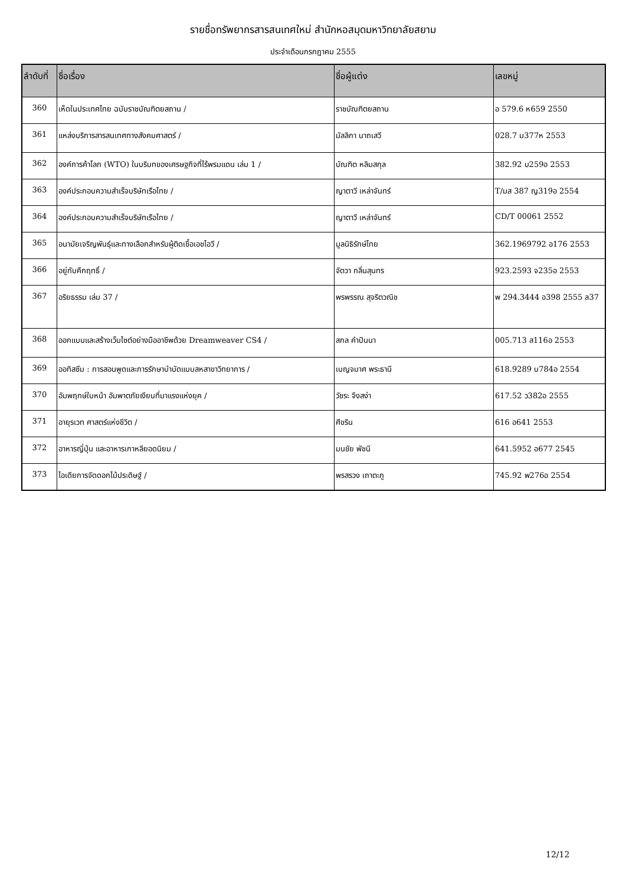รายชื่อทรัพยากรสารสนเทศใหม่ สำนักหอสมุดมหาวิทยาลัยสยาม
ประจำเดือนกรกฎาคม 2555
| ลำดับที่ | ชื่อเรื่อง | ชื่อผู้แต่ง | เลขหมู่ |
| --- | --- | --- | --- |
| 360 | เห็ดในประเทศไทย ฉบับราชบัณฑิตยสถาน / | ราชบัณฑิตยสถาน | อ 579.6 ห659 2550 |
| 361 | แหล่งบริการสารสนเทศทางสังคมศาสตร์ / | มัลลิกา นาถเสวี | 028.7 ม377ห 2553 |
| 362 | องค์การค้าโลก (WTO) ในบริบทของเศรษฐกิจที่ไร้พรมแดน เล่ม 1 / | บัณฑิต หลิมสกุล | 382.92 บ259อ 2553 |
| 363 | องค์ประกอบความสำเร็จบริษัทเรือไทย / | ญาตาวี เหล่าจันทร์ | T/มส 387 ญ319อ 2554 |
| 364 | องค์ประกอบความสำเร็จบริษัทเรือไทย / | ญาตาวี เหล่าจันทร์ | CD/T 00061 2552 |
| 365 | อนามัยเจริญพันธุ์และทางเลือกสำหรับผู้ติดเชื้อเอชไอวี / | มูลนิธิรักษ์ไทย | 362.1969792 อ176 2553 |
| 366 | อยู่กับคึกฤทธิ์ / | จัตวา กลิ่นสุนทร | 923.2593 จ235อ 2553 |
| 367 | อริยธรรม เล่ม 37 / | พรพรรณ สุจริตวณิช | พ 294.3444 อ398 2555 ล37 |
| 368 | ออกแบบและสร้างเว็บไซต์อย่างมืออาชีพด้วย Dreamweaver CS4 / | สกล คำปันนา | 005.713 ส116อ 2553 |
| 369 | ออทิสซึม : การสอนพูดและการรักษาบำบัดแบบสหสาขาวิทยาการ / | เบญจมาศ พระธานี | 618.9289 บ784อ 2554 |
| 370 | อัมพฤกษ์ใบหน้า อัมพาตภัยเงียบที่มาแรงแห่งยุค / | วัชระ จึงสง่า | 617.52 ว382อ 2555 |
| 371 | อายุรเวท ศาสตร์แห่งชีวิต / | ศีขริน | 616 อ641 2553 |
| 372 | อาหารญี่ปุ่น และอาหารเกาหลียอดนิยม / | มนชัย พัชนี | 641.5952 อ677 2545 |
| 373 | ไอเดียการจัดดอกไม้ประดิษฐ์ / | พรสรวง เถาตะกู | 745.92 พ276อ 2554 |
12/12